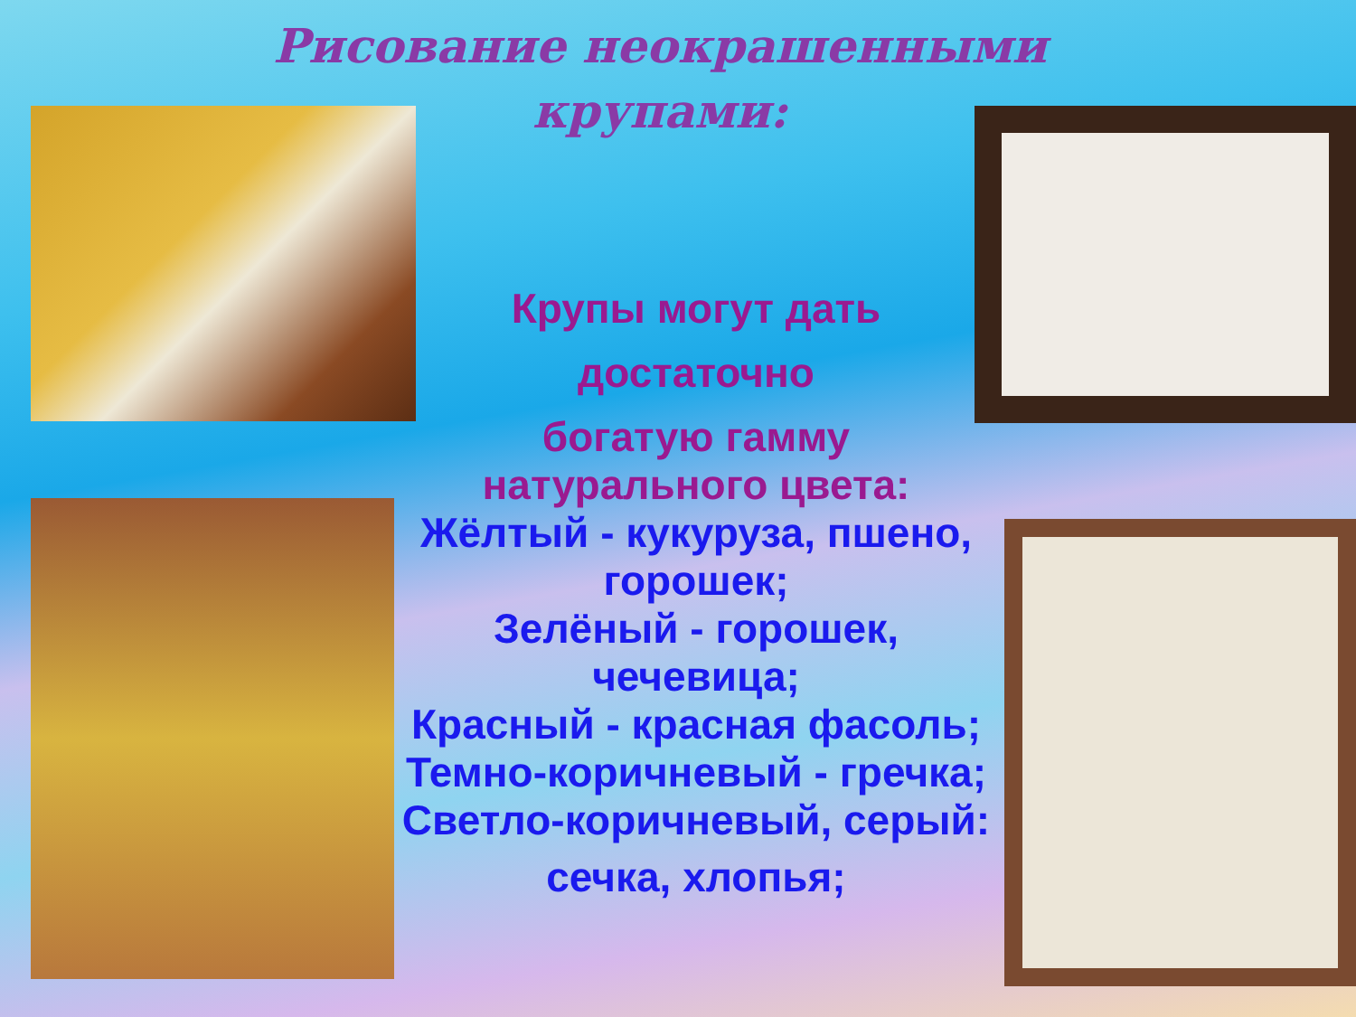Рисование неокрашенными
крупами:
Крупы могут дать
достаточно
богатую гамму
натурального цвета:
Жёлтый - кукуруза, пшено, горошек;
Зелёный - горошек, чечевица;
Красный - красная фасоль;
Темно-коричневый - гречка;
Светло-коричневый, серый:
сечка, хлопья;